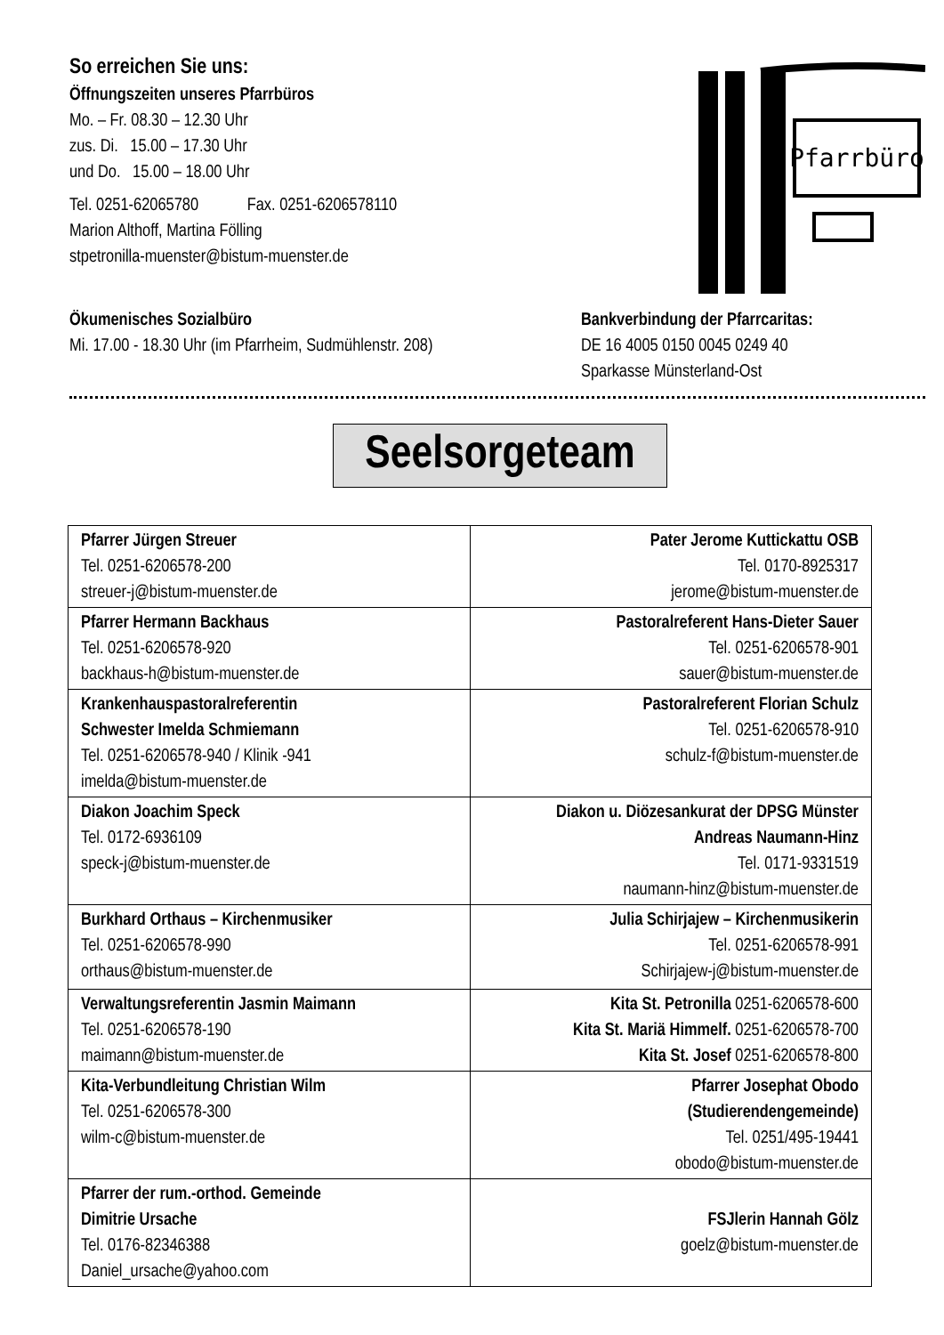So erreichen Sie uns:
Öffnungszeiten unseres Pfarrbüros
Mo. – Fr. 08.30 – 12.30 Uhr
zus. Di. 15.00 – 17.30 Uhr
und Do. 15.00 – 18.00 Uhr
Tel. 0251-62065780 Fax. 0251-6206578110
Marion Althoff, Martina Fölling
stpetronilla-muenster@bistum-muenster.de
Pfarrbüro
Ökumenisches Sozialbüro
Mi. 17.00 - 18.30 Uhr (im Pfarrheim, Sudmühlenstr. 208)
Bankverbindung der Pfarrcaritas:
DE 16 4005 0150 0045 0249 40
Sparkasse Münsterland-Ost
Seelsorgeteam
| Pfarrer Jürgen Streuer Tel. 0251-6206578-200 streuer-j@bistum-muenster.de | Pater Jerome Kuttickattu OSB Tel. 0170-8925317 jerome@bistum-muenster.de |
| Pfarrer Hermann Backhaus Tel. 0251-6206578-920 backhaus-h@bistum-muenster.de | Pastoralreferent Hans-Dieter Sauer Tel. 0251-6206578-901 sauer@bistum-muenster.de |
| Krankenhauspastoralreferentin Schwester Imelda Schmiemann Tel. 0251-6206578-940 / Klinik -941 imelda@bistum-muenster.de | Pastoralreferent Florian Schulz Tel. 0251-6206578-910 schulz-f@bistum-muenster.de |
| Diakon Joachim Speck Tel. 0172-6936109 speck-j@bistum-muenster.de | Diakon u. Diözesankurat der DPSG Münster Andreas Naumann-Hinz Tel. 0171-9331519 naumann-hinz@bistum-muenster.de |
| Burkhard Orthaus – Kirchenmusiker Tel. 0251-6206578-990 orthaus@bistum-muenster.de | Julia Schirjajew – Kirchenmusikerin Tel. 0251-6206578-991 Schirjajew-j@bistum-muenster.de |
| Verwaltungsreferentin Jasmin Maimann Tel. 0251-6206578-190 maimann@bistum-muenster.de | Kita St. Petronilla 0251-6206578-600 Kita St. Mariä Himmelf. 0251-6206578-700 Kita St. Josef 0251-6206578-800 |
| Kita-Verbundleitung Christian Wilm Tel. 0251-6206578-300 wilm-c@bistum-muenster.de | Pfarrer Josephat Obodo (Studierendengemeinde) Tel. 0251/495-19441 obodo@bistum-muenster.de |
| Pfarrer der rum.-orthod. Gemeinde Dimitrie Ursache Tel. 0176-82346388 Daniel_ursache@yahoo.com | FSJlerin Hannah Gölz goelz@bistum-muenster.de |